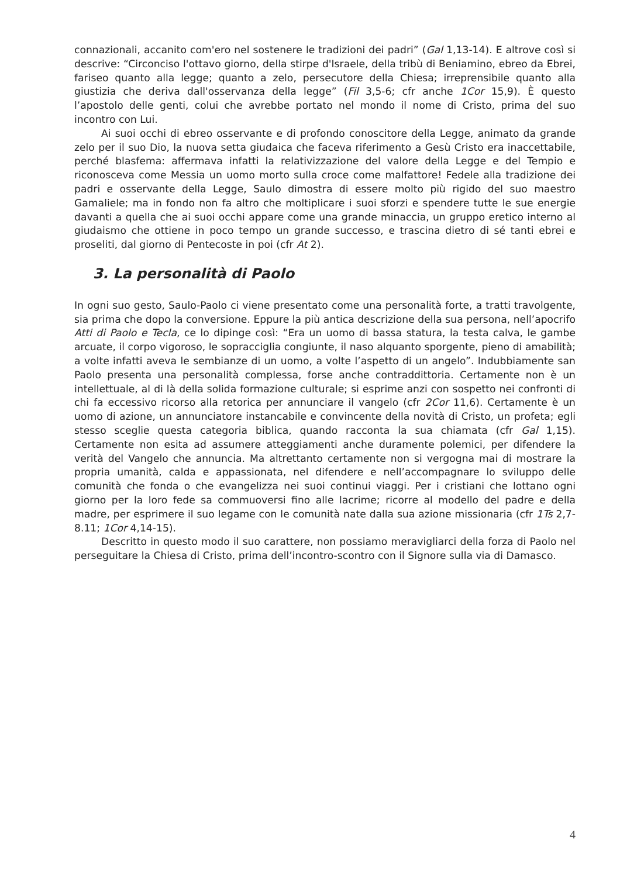connazionali, accanito com'ero nel sostenere le tradizioni dei padri” (Gal 1,13-14). E altrove così si descrive: “Circonciso l'ottavo giorno, della stirpe d'Israele, della tribù di Beniamino, ebreo da Ebrei, fariseo quanto alla legge; quanto a zelo, persecutore della Chiesa; irreprensibile quanto alla giustizia che deriva dall'osservanza della legge” (Fil 3,5-6; cfr anche 1Cor 15,9). È questo l’apostolo delle genti, colui che avrebbe portato nel mondo il nome di Cristo, prima del suo incontro con Lui.
Ai suoi occhi di ebreo osservante e di profondo conoscitore della Legge, animato da grande zelo per il suo Dio, la nuova setta giudaica che faceva riferimento a Gesù Cristo era inaccettabile, perché blasfema: affermava infatti la relativizzazione del valore della Legge e del Tempio e riconosceva come Messia un uomo morto sulla croce come malfattore! Fedele alla tradizione dei padri e osservante della Legge, Saulo dimostra di essere molto più rigido del suo maestro Gamaliele; ma in fondo non fa altro che moltiplicare i suoi sforzi e spendere tutte le sue energie davanti a quella che ai suoi occhi appare come una grande minaccia, un gruppo eretico interno al giudaismo che ottiene in poco tempo un grande successo, e trascina dietro di sé tanti ebrei e proseliti, dal giorno di Pentecoste in poi (cfr At 2).
3. La personalità di Paolo
In ogni suo gesto, Saulo-Paolo ci viene presentato come una personalità forte, a tratti travolgente, sia prima che dopo la conversione. Eppure la più antica descrizione della sua persona, nell’apocrifo Atti di Paolo e Tecla, ce lo dipinge così: “Era un uomo di bassa statura, la testa calva, le gambe arcuate, il corpo vigoroso, le sopracciglia congiunte, il naso alquanto sporgente, pieno di amabilità; a volte infatti aveva le sembianze di un uomo, a volte l’aspetto di un angelo”. Indubbiamente san Paolo presenta una personalità complessa, forse anche contraddittoria. Certamente non è un intellettuale, al di là della solida formazione culturale; si esprime anzi con sospetto nei confronti di chi fa eccessivo ricorso alla retorica per annunciare il vangelo (cfr 2Cor 11,6). Certamente è un uomo di azione, un annunciatore instancabile e convincente della novità di Cristo, un profeta; egli stesso sceglie questa categoria biblica, quando racconta la sua chiamata (cfr Gal 1,15). Certamente non esita ad assumere atteggiamenti anche duramente polemici, per difendere la verità del Vangelo che annuncia. Ma altrettanto certamente non si vergogna mai di mostrare la propria umanità, calda e appassionata, nel difendere e nell’accompagnare lo sviluppo delle comunità che fonda o che evangelizza nei suoi continui viaggi. Per i cristiani che lottano ogni giorno per la loro fede sa commuoversi fino alle lacrime; ricorre al modello del padre e della madre, per esprimere il suo legame con le comunità nate dalla sua azione missionaria (cfr 1Ts 2,7-8.11; 1Cor 4,14-15).
Descritto in questo modo il suo carattere, non possiamo meravigliarci della forza di Paolo nel perseguitare la Chiesa di Cristo, prima dell’incontro-scontro con il Signore sulla via di Damasco.
4